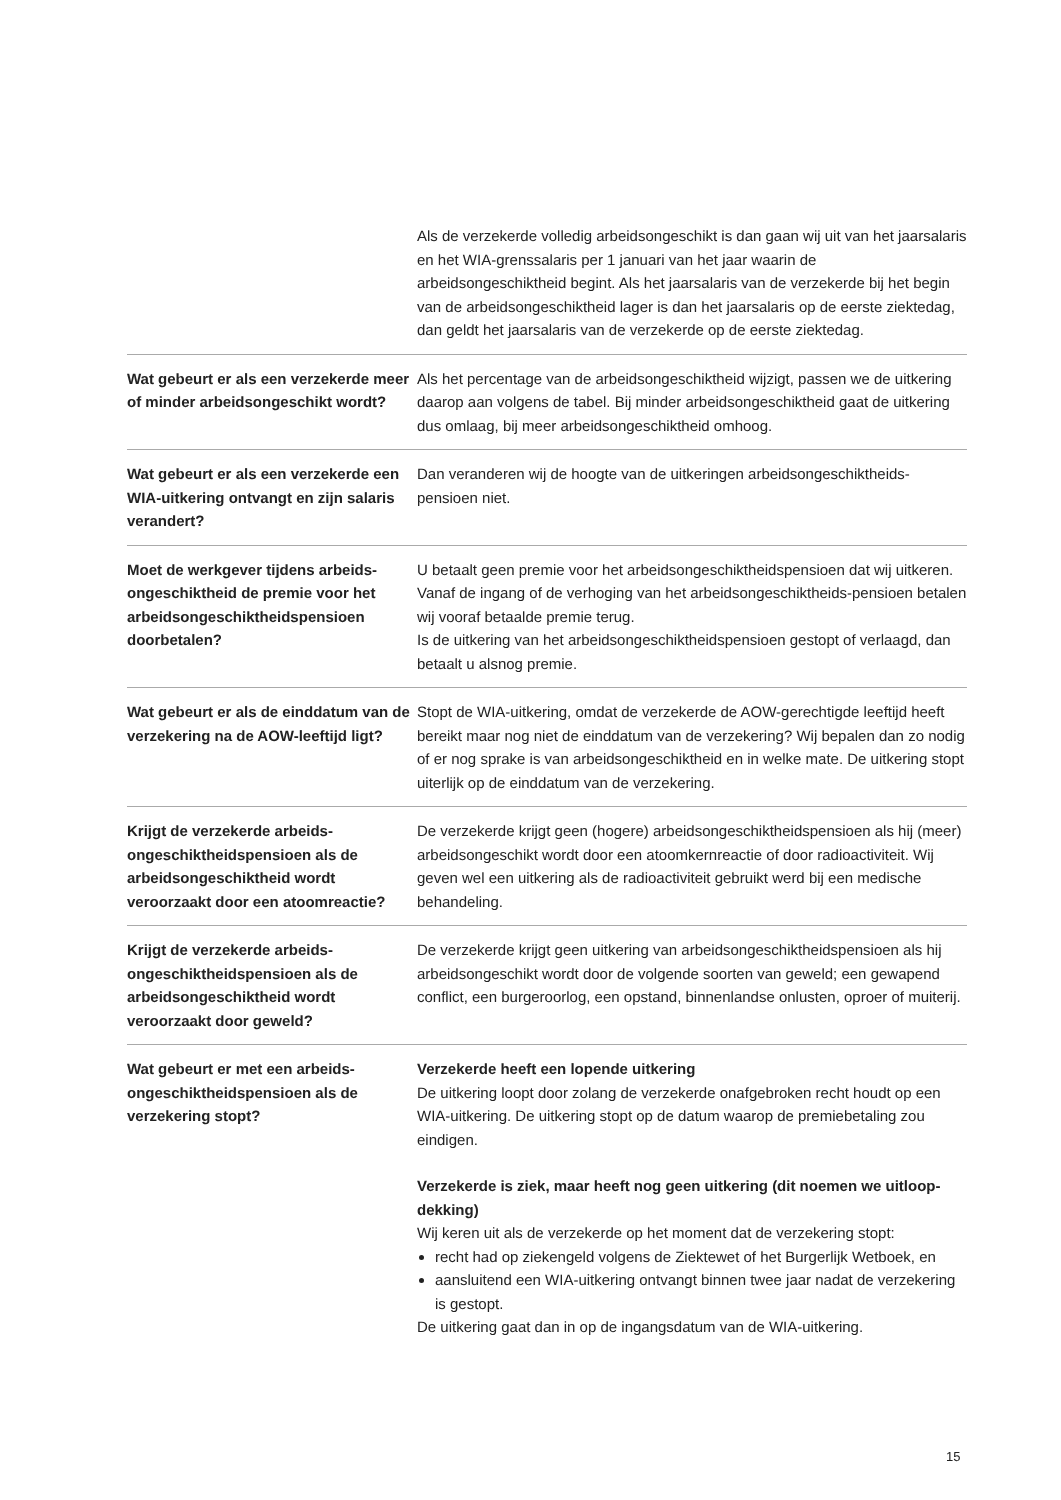| | Als de verzekerde volledig arbeidsongeschikt is dan gaan wij uit van het jaarsalaris en het WIA-grenssalaris per 1 januari van het jaar waarin de arbeidsongeschiktheid begint. Als het jaarsalaris van de verzekerde bij het begin van de arbeidsongeschiktheid lager is dan het jaarsalaris op de eerste ziektedag, dan geldt het jaarsalaris van de verzekerde op de eerste ziektedag. |
| Wat gebeurt er als een verzekerde meer of minder arbeidsongeschikt wordt? | Als het percentage van de arbeidsongeschiktheid wijzigt, passen we de uitkering daarop aan volgens de tabel. Bij minder arbeidsongeschiktheid gaat de uitkering dus omlaag, bij meer arbeidsongeschiktheid omhoog. |
| Wat gebeurt er als een verzekerde een WIA-uitkering ontvangt en zijn salaris verandert? | Dan veranderen wij de hoogte van de uitkeringen arbeidsongeschiktheids-pensioen niet. |
| Moet de werkgever tijdens arbeids-ongeschiktheid de premie voor het arbeidsongeschiktheidspensioen doorbetalen? | U betaalt geen premie voor het arbeidsongeschiktheidspensioen dat wij uitkeren. Vanaf de ingang of de verhoging van het arbeidsongeschiktheids-pensioen betalen wij vooraf betaalde premie terug. Is de uitkering van het arbeidsongeschiktheidspensioen gestopt of verlaagd, dan betaalt u alsnog premie. |
| Wat gebeurt er als de einddatum van de verzekering na de AOW-leeftijd ligt? | Stopt de WIA-uitkering, omdat de verzekerde de AOW-gerechtigde leeftijd heeft bereikt maar nog niet de einddatum van de verzekering? Wij bepalen dan zo nodig of er nog sprake is van arbeidsongeschiktheid en in welke mate. De uitkering stopt uiterlijk op de einddatum van de verzekering. |
| Krijgt de verzekerde arbeids-ongeschiktheidspensioen als de arbeidsongeschiktheid wordt veroorzaakt door een atoomreactie? | De verzekerde krijgt geen (hogere) arbeidsongeschiktheidspensioen als hij (meer) arbeidsongeschikt wordt door een atoomkernreactie of door radioactiviteit. Wij geven wel een uitkering als de radioactiviteit gebruikt werd bij een medische behandeling. |
| Krijgt de verzekerde arbeids-ongeschiktheidspensioen als de arbeidsongeschiktheid wordt veroorzaakt door geweld? | De verzekerde krijgt geen uitkering van arbeidsongeschiktheidspensioen als hij arbeidsongeschikt wordt door de volgende soorten van geweld; een gewapend conflict, een burgeroorlog, een opstand, binnenlandse onlusten, oproer of muiterij. |
| Wat gebeurt er met een arbeids-ongeschiktheidspensioen als de verzekering stopt? | Verzekerde heeft een lopende uitkering De uitkering loopt door zolang de verzekerde onafgebroken recht houdt op een WIA-uitkering. De uitkering stopt op de datum waarop de premiebetaling zou eindigen. Verzekerde is ziek, maar heeft nog geen uitkering (dit noemen we uitloop-dekking) Wij keren uit als de verzekerde op het moment dat de verzekering stopt: recht had op ziekengeld volgens de Ziektewet of het Burgerlijk Wetboek, en aansluitend een WIA-uitkering ontvangt binnen twee jaar nadat de verzekering is gestopt. De uitkering gaat dan in op de ingangsdatum van de WIA-uitkering. |
15